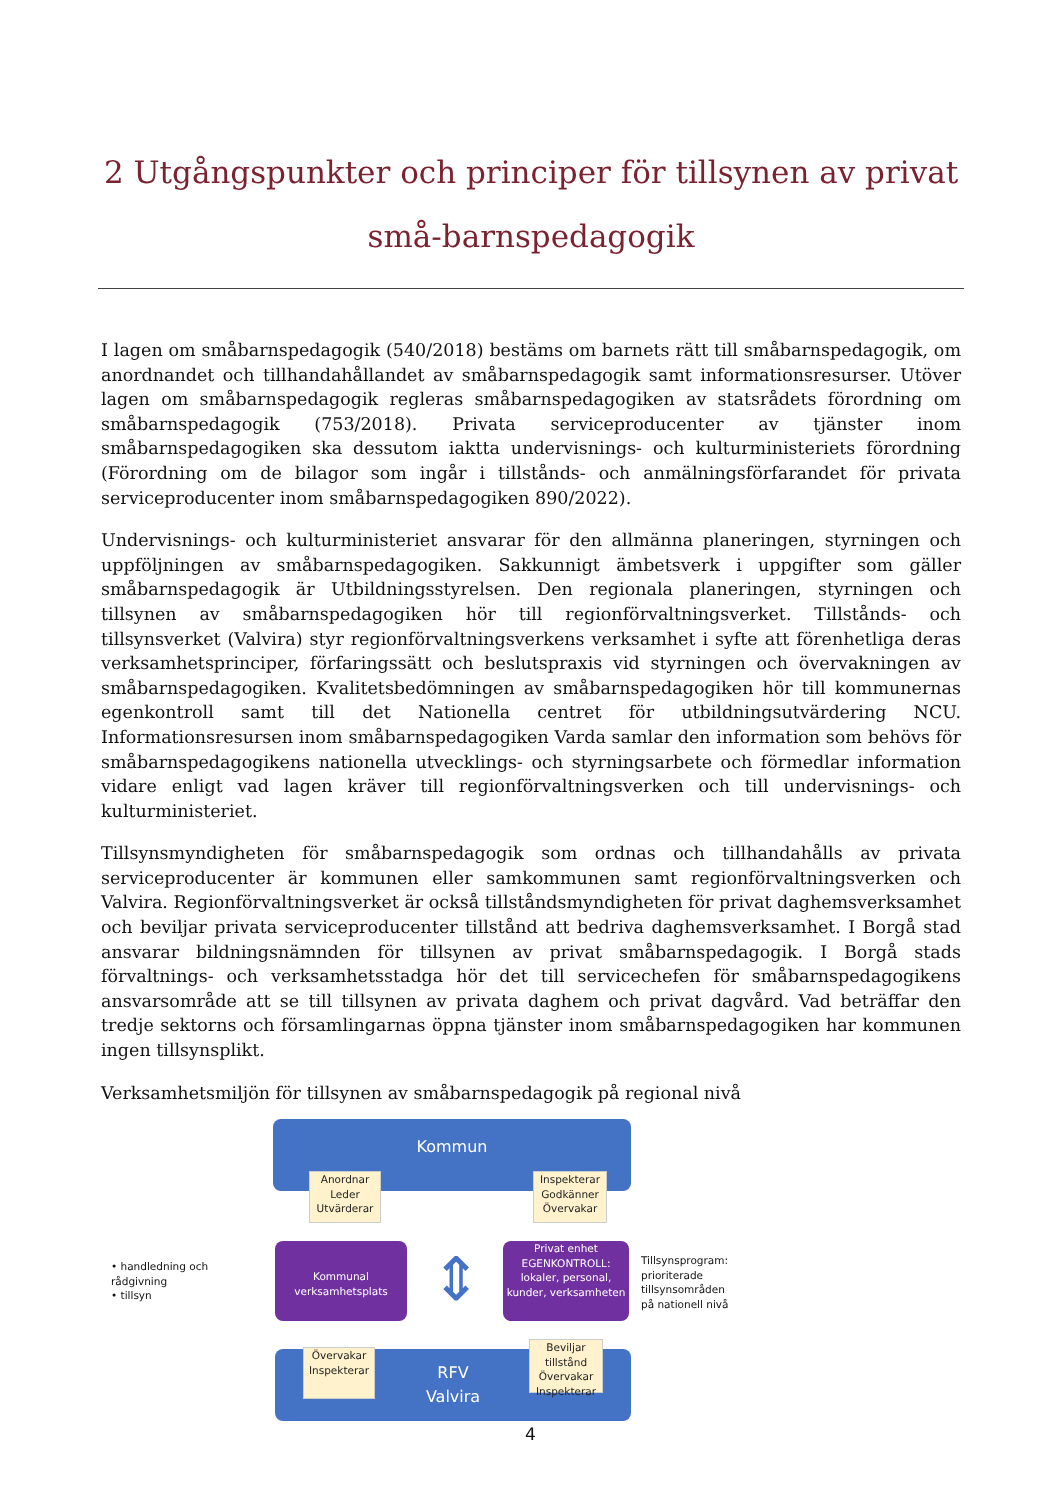2 Utgångspunkter och principer för tillsynen av privat små-barnspedagogik
I lagen om småbarnspedagogik (540/2018) bestäms om barnets rätt till småbarnspedagogik, om anordnandet och tillhandahållandet av småbarnspedagogik samt informationsresurser. Utöver lagen om småbarnspedagogik regleras småbarnspedagogiken av statsrådets förordning om småbarnspedagogik (753/2018). Privata serviceproducenter av tjänster inom småbarnspedagogiken ska dessutom iaktta undervisnings- och kulturministeriets förordning (Förordning om de bilagor som ingår i tillstånds- och anmälningsförfarandet för privata serviceproducenter inom småbarnspedagogiken 890/2022).
Undervisnings- och kulturministeriet ansvarar för den allmänna planeringen, styrningen och uppföljningen av småbarnspedagogiken. Sakkunnigt ämbetsverk i uppgifter som gäller småbarnspedagogik är Utbildningsstyrelsen. Den regionala planeringen, styrningen och tillsynen av småbarnspedagogiken hör till regionförvaltningsverket. Tillstånds- och tillsynsverket (Valvira) styr regionförvaltningsverkens verksamhet i syfte att förenhetliga deras verksamhetsprinciper, förfaringssätt och beslutspraxis vid styrningen och övervakningen av småbarnspedagogiken. Kvalitetsbedömningen av småbarnspedagogiken hör till kommunernas egenkontroll samt till det Nationella centret för utbildningsutvärdering NCU. Informationsresursen inom småbarnspedagogiken Varda samlar den information som behövs för småbarnspedagogikens nationella utvecklings- och styrningsarbete och förmedlar information vidare enligt vad lagen kräver till regionförvaltningsverken och till undervisnings- och kulturministeriet.
Tillsynsmyndigheten för småbarnspedagogik som ordnas och tillhandahålls av privata serviceproducenter är kommunen eller samkommunen samt regionförvaltningsverken och Valvira. Regionförvaltningsverket är också tillståndsmyndigheten för privat daghemsverksamhet och beviljar privata serviceproducenter tillstånd att bedriva daghemsverksamhet. I Borgå stad ansvarar bildningsnämnden för tillsynen av privat småbarnspedagogik. I Borgå stads förvaltnings- och verksamhetsstadga hör det till servicechefen för småbarnspedagogikens ansvarsområde att se till tillsynen av privata daghem och privat dagvård. Vad beträffar den tredje sektorns och församlingarnas öppna tjänster inom småbarnspedagogiken har kommunen ingen tillsynsplikt.
Verksamhetsmiljön för tillsynen av småbarnspedagogik på regional nivå
Kommun
Anordnar
Leder
Utvärderar
Inspekterar
Godkänner
Övervakar
• handledning och rådgivning
• tillsyn
Kommunal verksamhetsplats
⇕
Privat enhet
EGENKONTROLL:
lokaler, personal, kunder, verksamheten
Tillsynsprogram: prioriterade tillsynsområden på nationell nivå
RFV
Valvira
Övervakar
Inspekterar
Beviljar tillstånd
Övervakar
Inspekterar
4